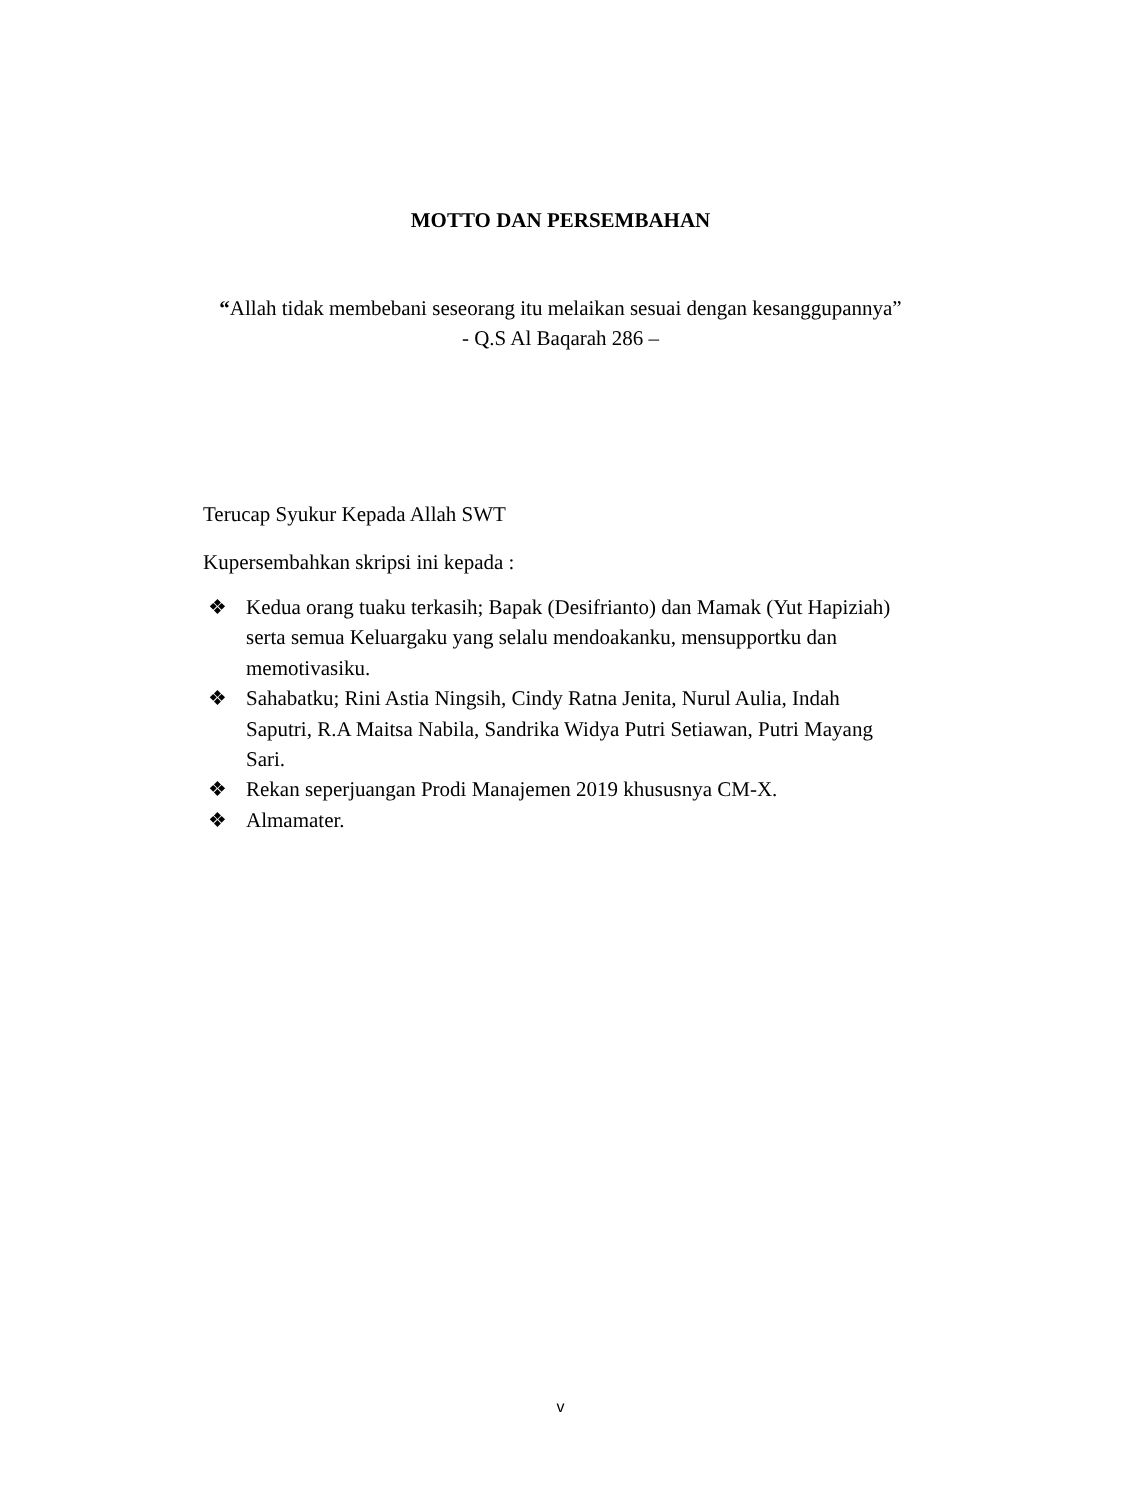MOTTO DAN PERSEMBAHAN
“Allah tidak membebani seseorang itu melaikan sesuai dengan kesanggupannya”
- Q.S Al Baqarah 286 –
Terucap Syukur Kepada Allah SWT
Kupersembahkan skripsi ini kepada :
❖ Kedua orang tuaku terkasih; Bapak (Desifrianto) dan Mamak (Yut Hapiziah) serta semua Keluargaku yang selalu mendoakanku, mensupportku dan memotivasiku.
❖ Sahabatku; Rini Astia Ningsih, Cindy Ratna Jenita, Nurul Aulia, Indah Saputri, R.A Maitsa Nabila, Sandrika Widya Putri Setiawan, Putri Mayang Sari.
❖ Rekan seperjuangan Prodi Manajemen 2019 khususnya CM-X.
❖ Almamater.
v